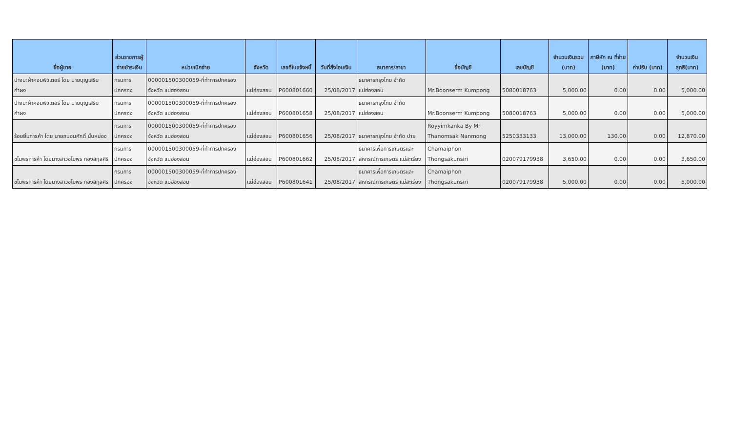| ชื่อผู้ขาย | ส่วนราชการผู้จ่ายชำระเงิน | หน่วยเบิกจ่าย | จังหวัด | เลขที่ใบแจ้งหนี้ | วันที่สั่งโอนเงิน | ธนาคาร/สาขา | ชื่อบัญชี | เลขบัญชี | จำนวนเงินรวม (บาท) | ภาษีหัก ณ ที่จ่าย (บาท) | ค่าปรับ (บาท) | จำนวนเงินสุทธิ(บาท) |
| --- | --- | --- | --- | --- | --- | --- | --- | --- | --- | --- | --- | --- |
| ปางมะผ้าคอมพิวเตอร์ โดย นายบุญเสริม คำผง | กรมการปกครอง | 000001500300059-ที่ทำการปกครองจังหวัด แม่ฮ่องสอน | แม่ฮ่องสอน | P600801660 | 25/08/2017 | ธนาคารกรุงไทย จำกัด แม่ฮ่องสอน | Mr.Boonserm Kumpong | 5080018763 | 5,000.00 | 0.00 | 0.00 | 5,000.00 |
| ปางมะผ้าคอมพิวเตอร์ โดย นายบุญเสริม คำผง | กรมการปกครอง | 000001500300059-ที่ทำการปกครองจังหวัด แม่ฮ่องสอน | แม่ฮ่องสอน | P600801658 | 25/08/2017 | ธนาคารกรุงไทย จำกัด แม่ฮ่องสอน | Mr.Boonserm Kumpong | 5080018763 | 5,000.00 | 0.00 | 0.00 | 5,000.00 |
| ร้อยยิ้มการค้า โดย นายถนอมศักดิ์ นั้นหม่อง | กรมการปกครอง | 000001500300059-ที่ทำการปกครองจังหวัด แม่ฮ่องสอน | แม่ฮ่องสอน | P600801656 | 25/08/2017 | ธนาคารกรุงไทย จำกัด ปาย | Royyimkanka By Mr Thanomsak Nanmong | 5250333133 | 13,000.00 | 130.00 | 0.00 | 12,870.00 |
| ชไมพรการค้า โดยนางสาวชไมพร ทองสกุลศิริ | กรมการปกครอง | 000001500300059-ที่ทำการปกครองจังหวัด แม่ฮ่องสอน | แม่ฮ่องสอน | P600801662 | 25/08/2017 | ธนาคารเพื่อการเกษตรและสหกรณ์การเกษตร แม่สะเรียง | Chamaiphon Thongsakunsiri | 020079179938 | 3,650.00 | 0.00 | 0.00 | 3,650.00 |
| ชไมพรการค้า โดยนางสาวชไมพร ทองสกุลศิริ | กรมการปกครอง | 000001500300059-ที่ทำการปกครองจังหวัด แม่ฮ่องสอน | แม่ฮ่องสอน | P600801641 | 25/08/2017 | ธนาคารเพื่อการเกษตรและสหกรณ์การเกษตร แม่สะเรียง | Chamaiphon Thongsakunsiri | 020079179938 | 5,000.00 | 0.00 | 0.00 | 5,000.00 |